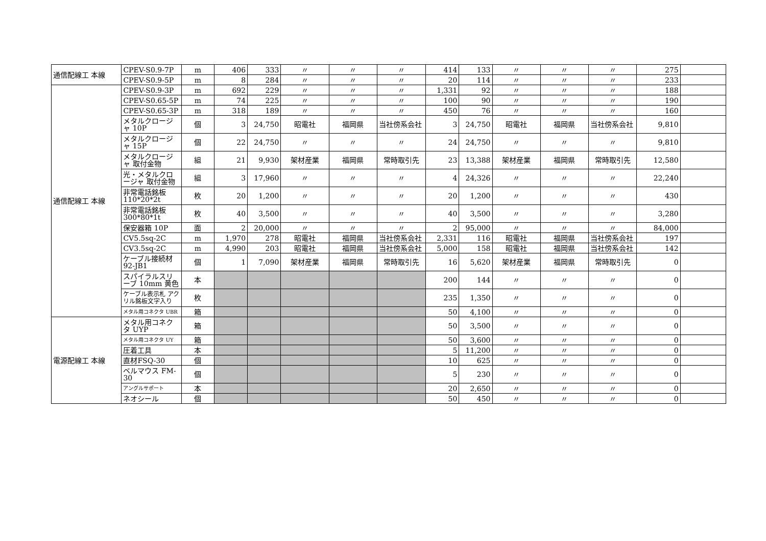| 通信配線工 本線 | CPEV-S0.9-7P | m | 406 | 333 | 〃 | 〃 | 〃 | 414 | 133 | 〃 | 〃 | 〃 | 275 | |
| | CPEV-S0.9-5P | m | 8 | 284 | 〃 | 〃 | 〃 | 20 | 114 | 〃 | 〃 | 〃 | 233 | |
| 通信配線工 本線 | CPEV-S0.9-3P | m | 692 | 229 | 〃 | 〃 | 〃 | 1,331 | 92 | 〃 | 〃 | 〃 | 188 | |
| | CPEV-S0.65-5P | m | 74 | 225 | 〃 | 〃 | 〃 | 100 | 90 | 〃 | 〃 | 〃 | 190 | |
| | CPEV-S0.65-3P | m | 318 | 189 | 〃 | 〃 | 〃 | 450 | 76 | 〃 | 〃 | 〃 | 160 | |
| | メタルクロージャ 10P | 個 | 3 | 24,750 | 昭電社 | 福岡県 | 当社傍系会社 | 3 | 24,750 | 昭電社 | 福岡県 | 当社傍系会社 | 9,810 | |
| | メタルクロージャ 15P | 個 | 22 | 24,750 | 〃 | 〃 | 〃 | 24 | 24,750 | 〃 | 〃 | 〃 | 9,810 | |
| | メタルクロージャ 取付金物 | 組 | 21 | 9,930 | 架材産業 | 福岡県 | 常時取引先 | 23 | 13,388 | 架材産業 | 福岡県 | 常時取引先 | 12,580 | |
| | 光・メタルクロージャ 取付金物 | 組 | 3 | 17,960 | 〃 | 〃 | 〃 | 4 | 24,326 | 〃 | 〃 | 〃 | 22,240 | |
| | 非常電話銘板 110*20*2t | 枚 | 20 | 1,200 | 〃 | 〃 | 〃 | 20 | 1,200 | 〃 | 〃 | 〃 | 430 | |
| | 非常電話銘板 300*80*1t | 枚 | 40 | 3,500 | 〃 | 〃 | 〃 | 40 | 3,500 | 〃 | 〃 | 〃 | 3,280 | |
| | 保安器箱 10P | 面 | 2 | 20,000 | 〃 | 〃 | 〃 | 2 | 95,000 | 〃 | 〃 | 〃 | 84,000 | |
| | CV5.5sq-2C | m | 1,970 | 278 | 昭電社 | 福岡県 | 当社傍系会社 | 2,331 | 116 | 昭電社 | 福岡県 | 当社傍系会社 | 197 | |
| | CV3.5sq-2C | m | 4,990 | 203 | 昭電社 | 福岡県 | 当社傍系会社 | 5,000 | 158 | 昭電社 | 福岡県 | 当社傍系会社 | 142 | |
| | ケーブル接続材 92-JB1 | 個 | 1 | 7,090 | 架材産業 | 福岡県 | 常時取引先 | 16 | 5,620 | 架材産業 | 福岡県 | 常時取引先 | 0 | |
| | スパイラルスリーブ 10mm 黄色 | 本 | | | | | | 200 | 144 | 〃 | 〃 | 〃 | 0 | |
| | ケーブル表示札 アクリル銘板文字入り | 枚 | | | | | | 235 | 1,350 | 〃 | 〃 | 〃 | 0 | |
| | メタル用コネクタ UBR | 箱 | | | | | | 50 | 4,100 | 〃 | 〃 | 〃 | 0 | |
| 電源配線工 本線 | メタル用コネクタ UYP | 箱 | | | | | | 50 | 3,500 | 〃 | 〃 | 〃 | 0 | |
| | メタル用コネクタ UY | 箱 | | | | | | 50 | 3,600 | 〃 | 〃 | 〃 | 0 | |
| | 圧着工具 | 本 | | | | | | 5 | 11,200 | 〃 | 〃 | 〃 | 0 | |
| | 直材FSQ-30 | 個 | | | | | | 10 | 625 | 〃 | 〃 | 〃 | 0 | |
| | ベルマウス FM-30 | 個 | | | | | | 5 | 230 | 〃 | 〃 | 〃 | 0 | |
| | アングルサポート | 本 | | | | | | 20 | 2,650 | 〃 | 〃 | 〃 | 0 | |
| | ネオシール | 個 | | | | | | 50 | 450 | 〃 | 〃 | 〃 | 0 | |